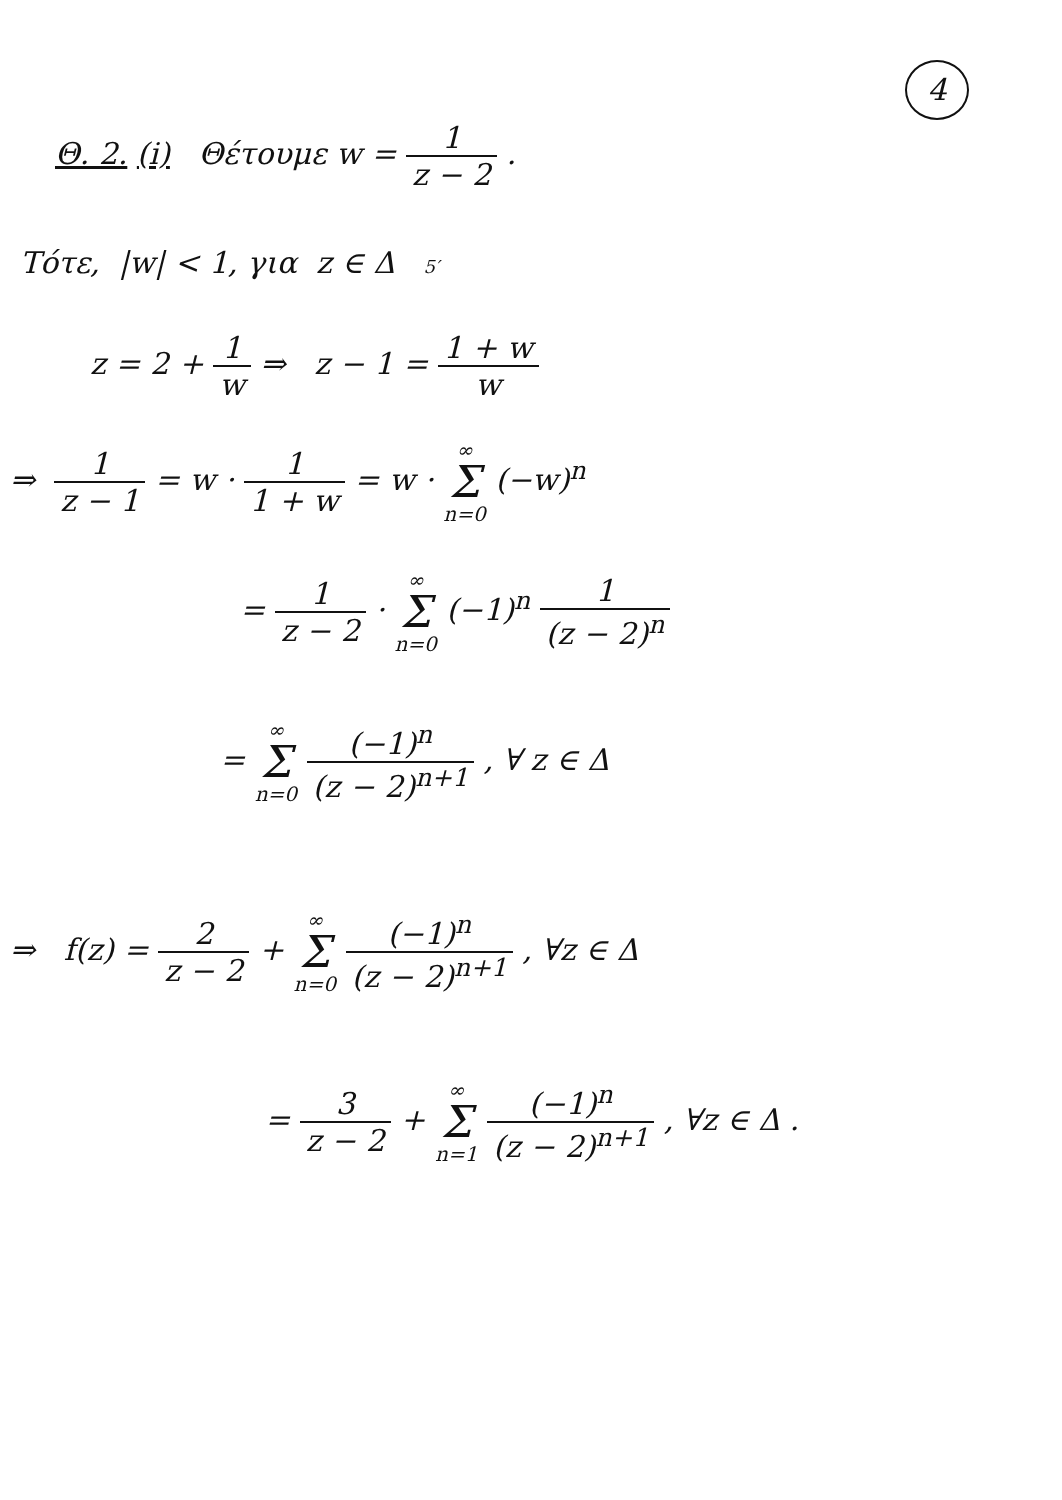4
Θ. 2. (i) Θέτουμε w = 1 z − 2 .
Τότε, |w| < 1, για z ∈ Δ 5′
z = 2 + 1 w ⇒ z − 1 = 1 + w w
⇒ 1 z − 1 = w · 1 1 + w = w · ∞ Σ n=0 (−w)<sup>n</sup>
= 1 z − 2 · ∞ Σ n=0 (−1)<sup>n</sup> 1 (z − 2)<sup>n</sup>
= ∞ Σ n=0 (−1)<sup>n</sup> (z − 2)<sup>n+1</sup> , ∀ z ∈ Δ
⇒ f(z) = 2 z − 2 + ∞ Σ n=0 (−1)<sup>n</sup> (z − 2)<sup>n+1</sup> , ∀z ∈ Δ
= 3 z − 2 + ∞ Σ n=1 (−1)<sup>n</sup> (z − 2)<sup>n+1</sup> , ∀z ∈ Δ .